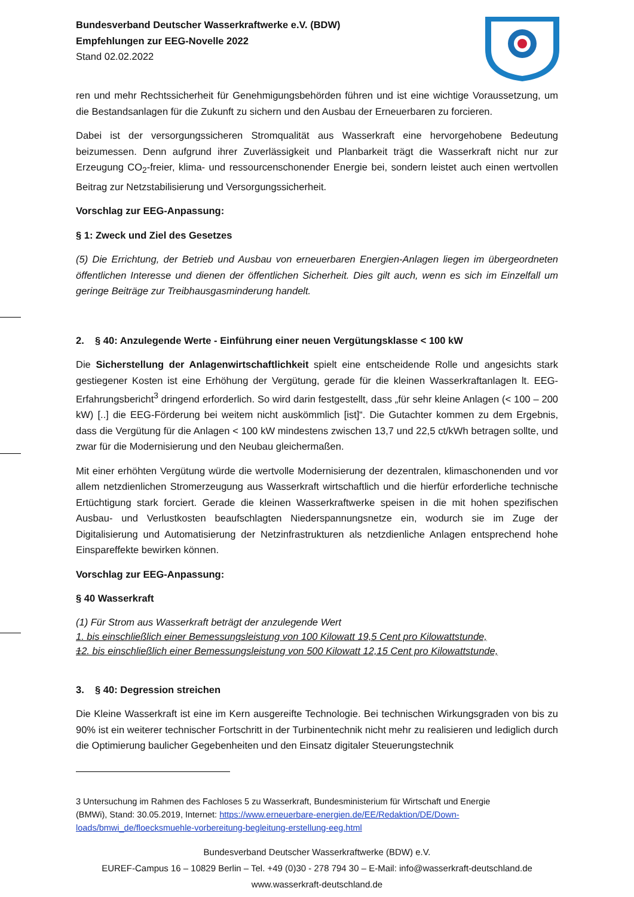Bundesverband Deutscher Wasserkraftwerke e.V. (BDW)
Empfehlungen zur EEG-Novelle 2022
Stand 02.02.2022
ren und mehr Rechtssicherheit für Genehmigungsbehörden führen und ist eine wichtige Voraussetzung, um die Bestandsanlagen für die Zukunft zu sichern und den Ausbau der Erneuerbaren zu forcieren.
Dabei ist der versorgungssicheren Stromqualität aus Wasserkraft eine hervorgehobene Bedeutung beizumessen. Denn aufgrund ihrer Zuverlässigkeit und Planbarkeit trägt die Wasserkraft nicht nur zur Erzeugung CO<sub>2</sub>-freier, klima- und ressourcenschonender Energie bei, sondern leistet auch einen wertvollen Beitrag zur Netzstabilisierung und Versorgungssicherheit.
Vorschlag zur EEG-Anpassung:
§ 1: Zweck und Ziel des Gesetzes
(5) Die Errichtung, der Betrieb und Ausbau von erneuerbaren Energien-Anlagen liegen im übergeordneten öffentlichen Interesse und dienen der öffentlichen Sicherheit. Dies gilt auch, wenn es sich im Einzelfall um geringe Beiträge zur Treibhausgasminderung handelt.
2. § 40: Anzulegende Werte - Einführung einer neuen Vergütungsklasse < 100 kW
Die Sicherstellung der Anlagenwirtschaftlichkeit spielt eine entscheidende Rolle und angesichts stark gestiegener Kosten ist eine Erhöhung der Vergütung, gerade für die kleinen Wasserkraftanlagen lt. EEG-Erfahrungsbericht<sup>3</sup> dringend erforderlich. So wird darin festgestellt, dass „für sehr kleine Anlagen (< 100 – 200 kW) [..] die EEG-Förderung bei weitem nicht auskömmlich [ist]“. Die Gutachter kommen zu dem Ergebnis, dass die Vergütung für die Anlagen < 100 kW mindestens zwischen 13,7 und 22,5 ct/kWh betragen sollte, und zwar für die Modernisierung und den Neubau gleichermaßen.
Mit einer erhöhten Vergütung würde die wertvolle Modernisierung der dezentralen, klimaschonenden und vor allem netzdienlichen Stromerzeugung aus Wasserkraft wirtschaftlich und die hierfür erforderliche technische Ertüchtigung stark forciert. Gerade die kleinen Wasserkraftwerke speisen in die mit hohen spezifischen Ausbau- und Verlustkosten beaufschlagten Niederspannungsnetze ein, wodurch sie im Zuge der Digitalisierung und Automatisierung der Netzinfrastrukturen als netzdienliche Anlagen entsprechend hohe Einspareffekte bewirken können.
Vorschlag zur EEG-Anpassung:
§ 40 Wasserkraft
(1) Für Strom aus Wasserkraft beträgt der anzulegende Wert
1. bis einschließlich einer Bemessungsleistung von 100 Kilowatt 19,5 Cent pro Kilowattstunde,
12. bis einschließlich einer Bemessungsleistung von 500 Kilowatt 12,15 Cent pro Kilowattstunde,
3. § 40: Degression streichen
Die Kleine Wasserkraft ist eine im Kern ausgereifte Technologie. Bei technischen Wirkungsgraden von bis zu 90% ist ein weiterer technischer Fortschritt in der Turbinentechnik nicht mehr zu realisieren und lediglich durch die Optimierung baulicher Gegebenheiten und den Einsatz digitaler Steuerungstechnik
3 Untersuchung im Rahmen des Fachloses 5 zu Wasserkraft, Bundesministerium für Wirtschaft und Energie
(BMWi), Stand: 30.05.2019, Internet: https://www.erneuerbare-energien.de/EE/Redaktion/DE/Down-
loads/bmwi_de/floecksmuehle-vorbereitung-begleitung-erstellung-eeg.html
Bundesverband Deutscher Wasserkraftwerke (BDW) e.V.
EUREF-Campus 16 – 10829 Berlin – Tel. +49 (0)30 - 278 794 30 – E-Mail: info@wasserkraft-deutschland.de
www.wasserkraft-deutschland.de